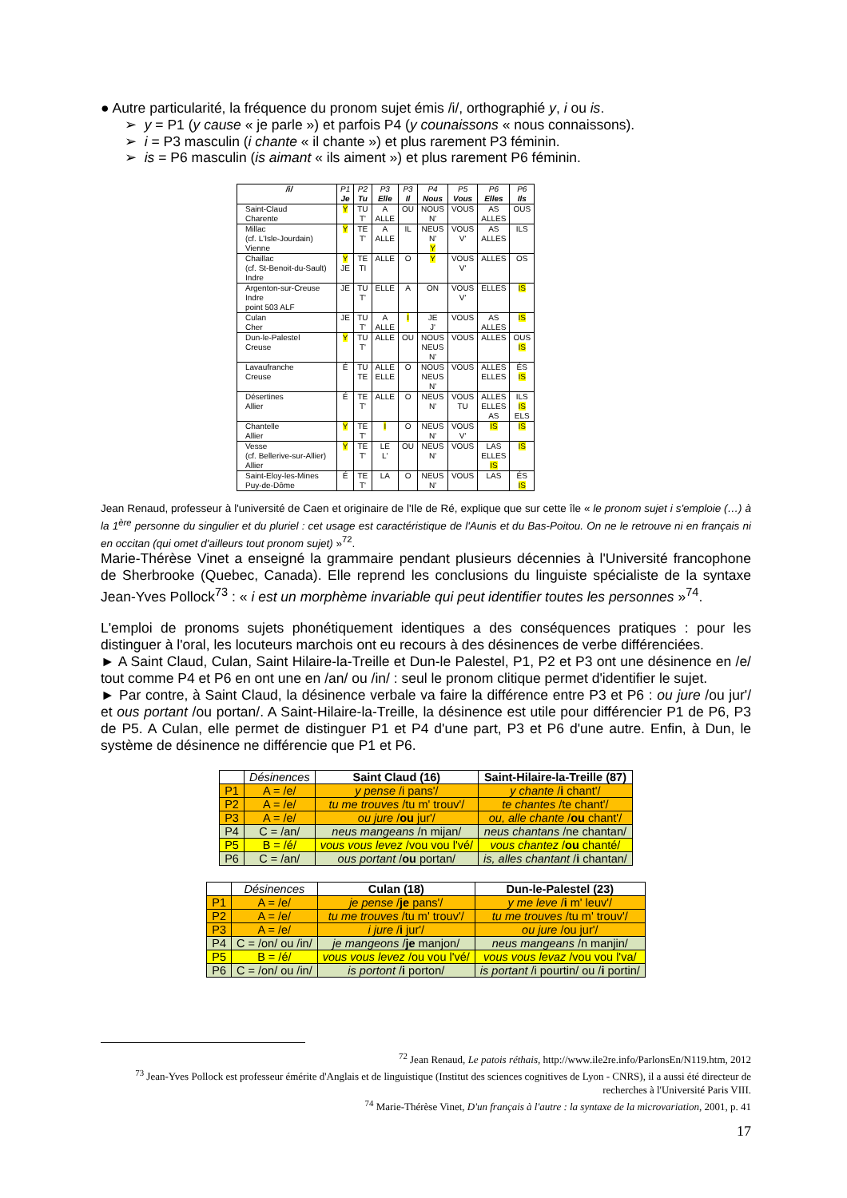● Autre particularité, la fréquence du pronom sujet émis /i/, orthographié y, i ou is.
➢ y = P1 (y cause « je parle ») et parfois P4 (y counaissons « nous connaissons).
➢ i = P3 masculin (i chante « il chante ») et plus rarement P3 féminin.
➢ is = P6 masculin (is aimant « ils aiment ») et plus rarement P6 féminin.
| /i/ | P1 Je | P2 Tu | P3 Elle | P3 Il | P4 Nous | P5 Vous | P6 Elles | P6 Ils |
| Saint-Claud Charente | Y | TU T' | A ALLE | OU | NOUS N' | VOUS | AS ALLES | OUS |
| Millac (cf. L'Isle-Jourdain) Vienne | Y | TE T' | A ALLE | IL | NEUS N' Y | VOUS V' | AS ALLES | ILS |
| Chaillac (cf. St-Benoit-du-Sault) Indre | Y JE | TE TI | ALLE | O | Y | VOUS V' | ALLES | OS |
| Argenton-sur-Creuse Indre point 503 ALF | JE | TU T' | ELLE | A | ON | VOUS V' | ELLES | IS |
| Culan Cher | JE | TU T' | A ALLE | I | JE J' | VOUS | AS ALLES | IS |
| Dun-le-Palestel Creuse | Y | TU T' | ALLE | OU | NOUS NEUS N' | VOUS | ALLES | OUS IS |
| Lavaufranche Creuse | É | TU TE | ALLE ELLE | O | NOUS NEUS N' | VOUS | ALLES ELLES | ÉS IS |
| Désertines Allier | É | TE T' | ALLE | O | NEUS N' | VOUS TU | ALLES ELLES AS | ILS IS ELS |
| Chantelle Allier | Y | TE T' | I | O | NEUS N' | VOUS V' | IS | IS |
| Vesse (cf. Bellerive-sur-Allier) Allier | Y | TE T' | LE L' | OU | NEUS N' | VOUS | LAS ELLES IS | IS |
| Saint-Eloy-les-Mines Puy-de-Dôme | É | TE T' | LA | O | NEUS N' | VOUS | LAS | ÉS IS |
Jean Renaud, professeur à l'université de Caen et originaire de l'Ile de Ré, explique que sur cette île « le pronom sujet i s'emploie (…) à la 1<sup>ère</sup> personne du singulier et du pluriel : cet usage est caractéristique de l'Aunis et du Bas-Poitou. On ne le retrouve ni en français ni en occitan (qui omet d'ailleurs tout pronom sujet) »<sup>72</sup>.
Marie-Thérèse Vinet a enseigné la grammaire pendant plusieurs décennies à l'Université francophone de Sherbrooke (Quebec, Canada). Elle reprend les conclusions du linguiste spécialiste de la syntaxe Jean-Yves Pollock<sup>73</sup> : « i est un morphème invariable qui peut identifier toutes les personnes »<sup>74</sup>.
L'emploi de pronoms sujets phonétiquement identiques a des conséquences pratiques : pour les distinguer à l'oral, les locuteurs marchois ont eu recours à des désinences de verbe différenciées.
► A Saint Claud, Culan, Saint Hilaire-la-Treille et Dun-le Palestel, P1, P2 et P3 ont une désinence en /e/ tout comme P4 et P6 en ont une en /an/ ou /in/ : seul le pronom clitique permet d'identifier le sujet.
► Par contre, à Saint Claud, la désinence verbale va faire la différence entre P3 et P6 : ou jure /ou jur'/ et ous portant /ou portan/. A Saint-Hilaire-la-Treille, la désinence est utile pour différencier P1 de P6, P3 de P5. A Culan, elle permet de distinguer P1 et P4 d'une part, P3 et P6 d'une autre. Enfin, à Dun, le système de désinence ne différencie que P1 et P6.
| | Désinences | Saint Claud (16) | Saint-Hilaire-la-Treille (87) |
| P1 | A = /e/ | y pense /i pans'/ | y chante / i chant'/ |
| P2 | A = /e/ | tu me trouves /tu m' trouv'/ | te chantes /te chant'/ |
| P3 | A = /e/ | ou jure / ou jur'/ | ou, alle chante / ou chant'/ |
| P4 | C = /an/ | neus mangeans /n mijan/ | neus chantans /ne chantan/ |
| P5 | B = /é/ | vous vous levez /vou vou l'vé/ | vous chantez / ou chanté/ |
| P6 | C = /an/ | ous portant / ou portan/ | is, alles chantant / i chantan/ |
| | Désinences | Culan (18) | Dun-le-Palestel (23) |
| P1 | A = /e/ | je pense / je pans'/ | y me leve / i m' leuv'/ |
| P2 | A = /e/ | tu me trouves /tu m' trouv'/ | tu me trouves /tu m' trouv'/ |
| P3 | A = /e/ | i jure / i jur'/ | ou jure /ou jur'/ |
| P4 | C = /on/ ou /in/ | je mangeons / je manjon/ | neus mangeans /n manjin/ |
| P5 | B = /é/ | vous vous levez /ou vou l'vé/ | vous vous levaz /vou vou l'va/ |
| P6 | C = /on/ ou /in/ | is portont / i porton/ | is portant /i pourtin/ ou / i portin/ |
<sup>72</sup> Jean Renaud, Le patois réthais, http://www.ile2re.info/ParlonsEn/N119.htm, 2012
<sup>73</sup> Jean-Yves Pollock est professeur émérite d'Anglais et de linguistique (Institut des sciences cognitives de Lyon - CNRS), il a aussi été directeur de recherches à l'Université Paris VIII.
<sup>74</sup> Marie-Thérèse Vinet, D'un français à l'autre : la syntaxe de la microvariation, 2001, p. 41
17